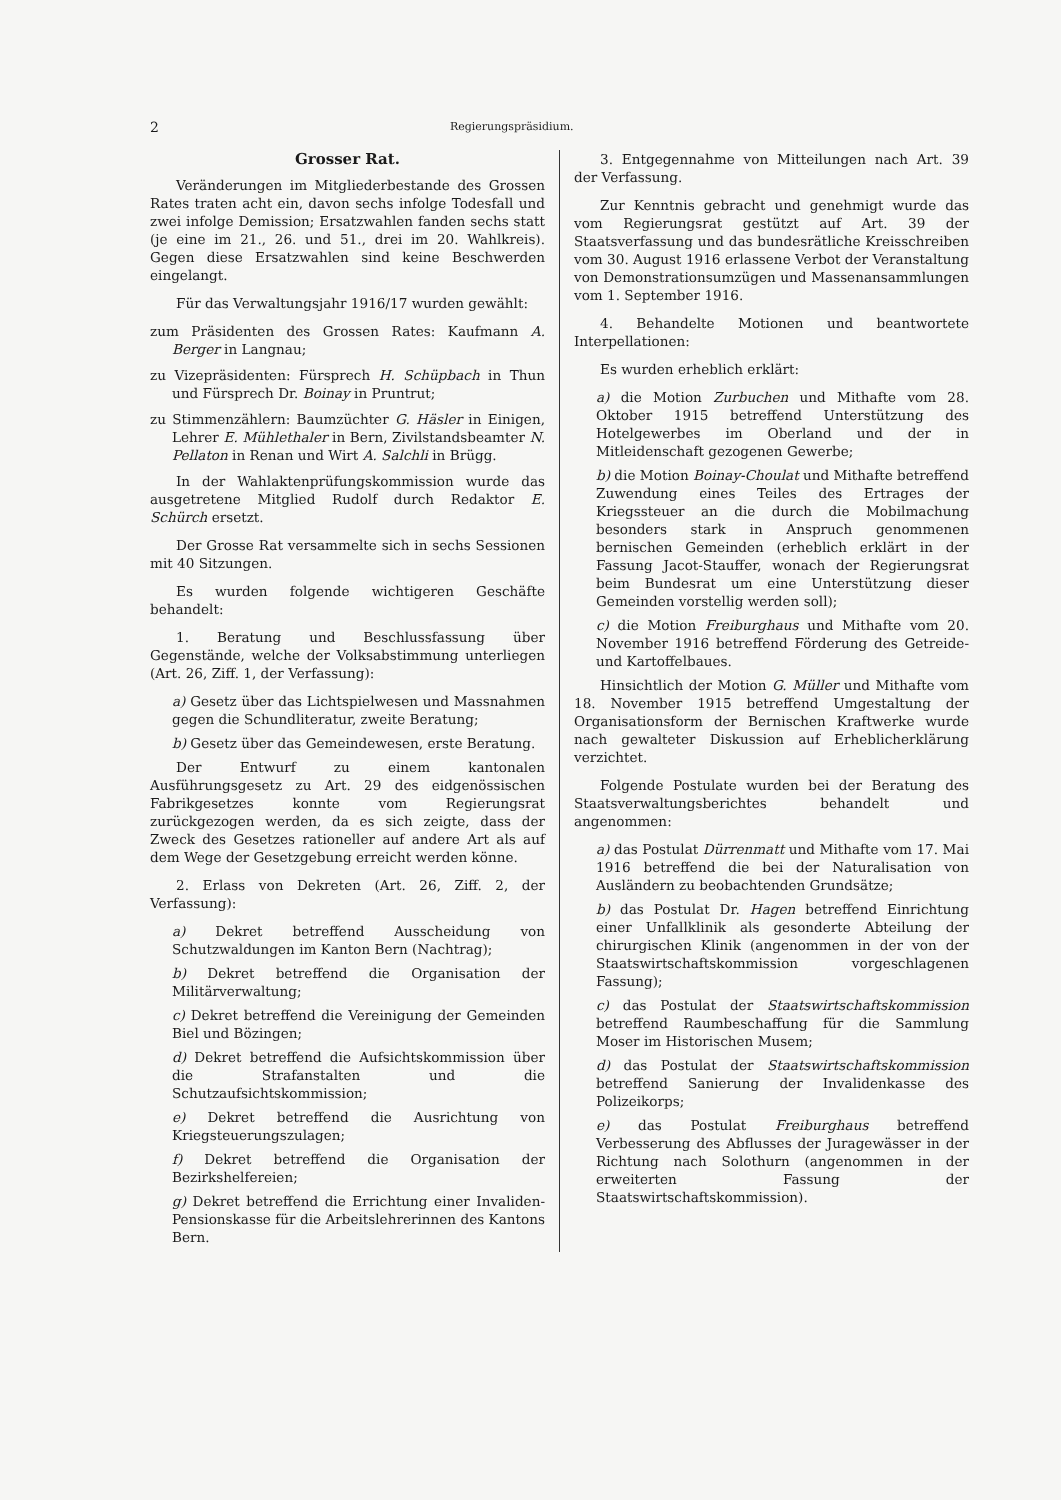2 Regierungspräsidium.
Grosser Rat.
Veränderungen im Mitgliederbestande des Grossen Rates traten acht ein, davon sechs infolge Todesfall und zwei infolge Demission; Ersatzwahlen fanden sechs statt (je eine im 21., 26. und 51., drei im 20. Wahlkreis). Gegen diese Ersatzwahlen sind keine Beschwerden eingelangt.
Für das Verwaltungsjahr 1916/17 wurden gewählt:
zum Präsidenten des Grossen Rates: Kaufmann A. Berger in Langnau;
zu Vizepräsidenten: Fürsprech H. Schüpbach in Thun und Fürsprech Dr. Boinay in Pruntrut;
zu Stimmenzählern: Baumzüchter G. Häsler in Einigen, Lehrer E. Mühlethaler in Bern, Zivilstandsbeamter N. Pellaton in Renan und Wirt A. Salchli in Brügg.
In der Wahlaktenprüfungskommission wurde das ausgetretene Mitglied Rudolf durch Redaktor E. Schürch ersetzt.
Der Grosse Rat versammelte sich in sechs Sessionen mit 40 Sitzungen.
Es wurden folgende wichtigeren Geschäfte behandelt:
1. Beratung und Beschlussfassung über Gegenstände, welche der Volksabstimmung unterliegen (Art. 26, Ziff. 1, der Verfassung):
a) Gesetz über das Lichtspielwesen und Massnahmen gegen die Schundliteratur, zweite Beratung;
b) Gesetz über das Gemeindewesen, erste Beratung.
Der Entwurf zu einem kantonalen Ausführungsgesetz zu Art. 29 des eidgenössischen Fabrikgesetzes konnte vom Regierungsrat zurückgezogen werden, da es sich zeigte, dass der Zweck des Gesetzes rationeller auf andere Art als auf dem Wege der Gesetzgebung erreicht werden könne.
2. Erlass von Dekreten (Art. 26, Ziff. 2, der Verfassung):
a) Dekret betreffend Ausscheidung von Schutzwaldungen im Kanton Bern (Nachtrag);
b) Dekret betreffend die Organisation der Militärverwaltung;
c) Dekret betreffend die Vereinigung der Gemeinden Biel und Bözingen;
d) Dekret betreffend die Aufsichtskommission über die Strafanstalten und die Schutzaufsichtskommission;
e) Dekret betreffend die Ausrichtung von Kriegsteuerungszulagen;
f) Dekret betreffend die Organisation der Bezirkshelfereien;
g) Dekret betreffend die Errichtung einer Invaliden-Pensionskasse für die Arbeitslehrerinnen des Kantons Bern.
3. Entgegennahme von Mitteilungen nach Art. 39 der Verfassung.
Zur Kenntnis gebracht und genehmigt wurde das vom Regierungsrat gestützt auf Art. 39 der Staatsverfassung und das bundesrätliche Kreisschreiben vom 30. August 1916 erlassene Verbot der Veranstaltung von Demonstrationsumzügen und Massenansammlungen vom 1. September 1916.
4. Behandelte Motionen und beantwortete Interpellationen:
Es wurden erheblich erklärt:
a) die Motion Zurbuchen und Mithafte vom 28. Oktober 1915 betreffend Unterstützung des Hotelgewerbes im Oberland und der in Mitleidenschaft gezogenen Gewerbe;
b) die Motion Boinay-Choulat und Mithafte betreffend Zuwendung eines Teiles des Ertrages der Kriegssteuer an die durch die Mobilmachung besonders stark in Anspruch genommenen bernischen Gemeinden (erheblich erklärt in der Fassung Jacot-Stauffer, wonach der Regierungsrat beim Bundesrat um eine Unterstützung dieser Gemeinden vorstellig werden soll);
c) die Motion Freiburghaus und Mithafte vom 20. November 1916 betreffend Förderung des Getreide- und Kartoffelbaues.
Hinsichtlich der Motion G. Müller und Mithafte vom 18. November 1915 betreffend Umgestaltung der Organisationsform der Bernischen Kraftwerke wurde nach gewalteter Diskussion auf Erheblicherklärung verzichtet.
Folgende Postulate wurden bei der Beratung des Staatsverwaltungsberichtes behandelt und angenommen:
a) das Postulat Dürrenmatt und Mithafte vom 17. Mai 1916 betreffend die bei der Naturalisation von Ausländern zu beobachtenden Grundsätze;
b) das Postulat Dr. Hagen betreffend Einrichtung einer Unfallklinik als gesonderte Abteilung der chirurgischen Klinik (angenommen in der von der Staatswirtschaftskommission vorgeschlagenen Fassung);
c) das Postulat der Staatswirtschaftskommission betreffend Raumbeschaffung für die Sammlung Moser im Historischen Musem;
d) das Postulat der Staatswirtschaftskommission betreffend Sanierung der Invalidenkasse des Polizeikorps;
e) das Postulat Freiburghaus betreffend Verbesserung des Abflusses der Juragewässer in der Richtung nach Solothurn (angenommen in der erweiterten Fassung der Staatswirtschaftskommission).